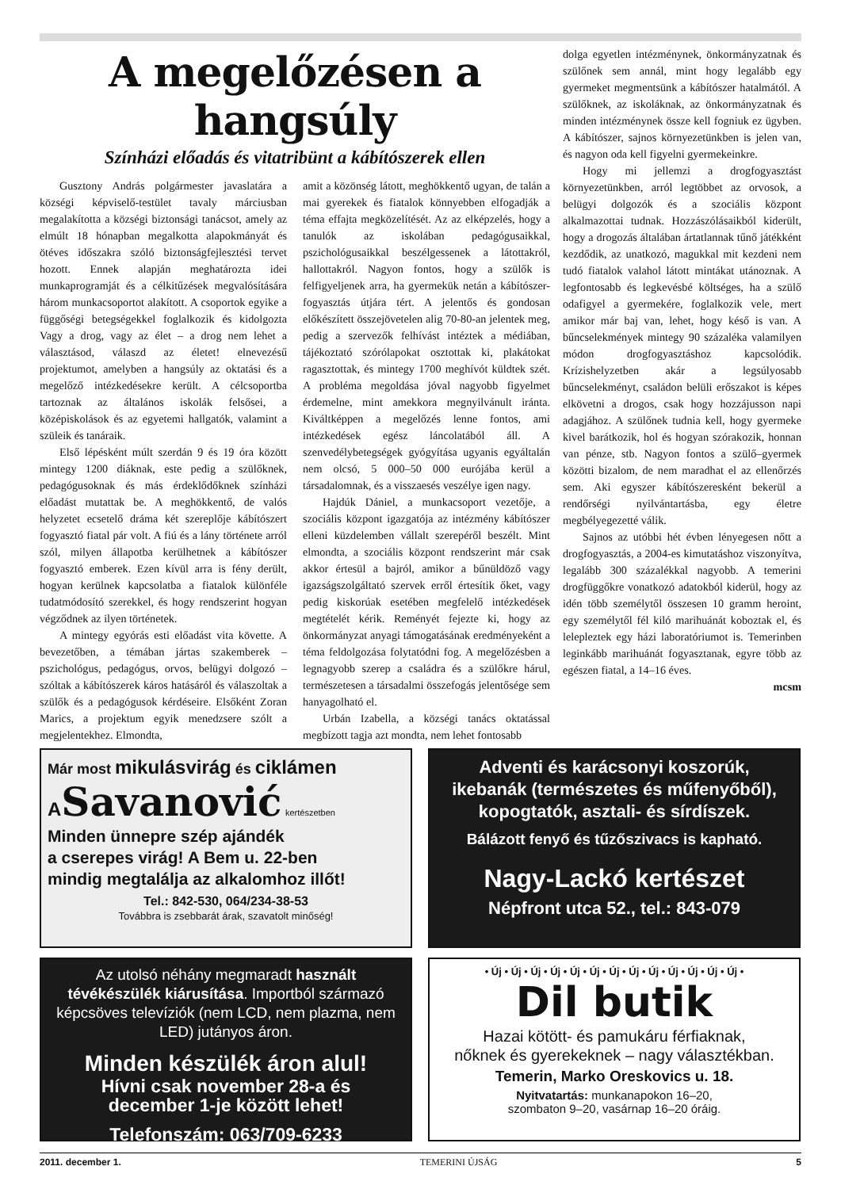A megelőzésen a hangsúly
Színházi előadás és vitatribünt a kábítószerek ellen
Gusztony András polgármester javaslatára a községi képviselő-testület tavaly márciusban megalakította a községi biztonsági tanácsot, amely az elmúlt 18 hónapban megalkotta alapokmányát és ötéves időszakra szóló biztonságfejlesztési tervet hozott. Ennek alapján meghatározta idei munkaprogramját és a célkitűzések megvalósítására három munkacsoportot alakított. A csoportok egyike a függőségi betegségekkel foglalkozik és kidolgozta Vagy a drog, vagy az élet – a drog nem lehet a választásod, válaszd az életet! elnevezésű projektumot, amelyben a hangsúly az oktatási és a megelőző intézkedésekre került. A célcsoportba tartoznak az általános iskolák felsősei, a középiskolások és az egyetemi hallgatók, valamint a szüleik és tanáraik.
Első lépésként múlt szerdán 9 és 19 óra között mintegy 1200 diáknak, este pedig a szülőknek, pedagógusoknak és más érdeklődőknek színházi előadást mutattak be. A meghökkentő, de valós helyzetet ecsetelő dráma két szereplője kábítószert fogyasztó fiatal pár volt. A fiú és a lány története arról szól, milyen állapotba kerülhetnek a kábítószer fogyasztó emberek. Ezen kívül arra is fény derült, hogyan kerülnek kapcsolatba a fiatalok különféle tudatmódosító szerekkel, és hogy rendszerint hogyan végződnek az ilyen történetek.
A mintegy egyórás esti előadást vita követte. A bevezetőben, a témában jártas szakemberek – pszichológus, pedagógus, orvos, belügyi dolgozó – szóltak a kábítószerek káros hatásáról és válaszoltak a szülők és a pedagógusok kérdéseire. Elsőként Zoran Marics, a projektum egyik menedzsere szólt a megjelentekhez. Elmondta,
amit a közönség látott, meghökkentő ugyan, de talán a mai gyerekek és fiatalok könnyebben elfogadják a téma effajta megközelítését. Az az elképzelés, hogy a tanulók az iskolában pedagógusaikkal, pszichológusaikkal beszélgessenek a látottakról, hallottakról. Nagyon fontos, hogy a szülők is felfigyeljenek arra, ha gyermekük netán a kábítószer-fogyasztás útjára tért. A jelentős és gondosan előkészített összejövetelen alig 70-80-an jelentek meg, pedig a szervezők felhívást intéztek a médiában, tájékoztató szórólapokat osztottak ki, plakátokat ragasztottak, és mintegy 1700 meghívót küldtek szét. A probléma megoldása jóval nagyobb figyelmet érdemelne, mint amekkora megnyilvánult iránta. Kiváltképpen a megelőzés lenne fontos, ami intézkedések egész láncolatából áll. A szenvedélybetegségek gyógyítása ugyanis egyáltalán nem olcsó, 5 000–50 000 eurójába kerül a társadalomnak, és a visszaesés veszélye igen nagy.
Hajdúk Dániel, a munkacsoport vezetője, a szociális központ igazgatója az intézmény kábítószer elleni küzdelemben vállalt szerepéről beszélt. Mint elmondta, a szociális központ rendszerint már csak akkor értesül a bajról, amikor a bűnüldöző vagy igazságszolgáltató szervek erről értesítik őket, vagy pedig kiskorúak esetében megfelelő intézkedések megtételét kérik. Reményét fejezte ki, hogy az önkormányzat anyagi támogatásának eredményeként a téma feldolgozása folytatódni fog. A megelőzésben a legnagyobb szerep a családra és a szülőkre hárul, természetesen a társadalmi összefogás jelentősége sem hanyagolható el.
Urbán Izabella, a községi tanács oktatással megbízott tagja azt mondta, nem lehet fontosabb
dolga egyetlen intézménynek, önkormányzatnak és szülőnek sem annál, mint hogy legalább egy gyermeket megmentsünk a kábítószer hatalmától. A szülőknek, az iskoláknak, az önkormányzatnak és minden intézménynek össze kell fogniuk ez ügyben. A kábítószer, sajnos környezetünkben is jelen van, és nagyon oda kell figyelni gyermekeinkre.
Hogy mi jellemzi a drogfogyasztást környezetünkben, arról legtöbbet az orvosok, a belügyi dolgozók és a szociális központ alkalmazottai tudnak. Hozzászólásaikból kiderült, hogy a drogozás általában ártatlannak tűnő játékként kezdődik, az unatkozó, magukkal mit kezdeni nem tudó fiatalok valahol látott mintákat utánoznak. A legfontosabb és legkevésbé költséges, ha a szülő odafigyel a gyermekére, foglalkozik vele, mert amikor már baj van, lehet, hogy késő is van. A bűncselekmények mintegy 90 százaléka valamilyen módon drogfogyasztáshoz kapcsolódik. Krízishelyzetben akár a legsúlyosabb bűncselekményt, családon belüli erőszakot is képes elkövetni a drogos, csak hogy hozzájusson napi adagjához. A szülőnek tudnia kell, hogy gyermeke kivel barátkozik, hol és hogyan szórakozik, honnan van pénze, stb. Nagyon fontos a szülő–gyermek közötti bizalom, de nem maradhat el az ellenőrzés sem. Aki egyszer kábítószeresként bekerül a rendőrségi nyilvántartásba, egy életre megbélyegezetté válik.
Sajnos az utóbbi hét évben lényegesen nőtt a drogfogyasztás, a 2004-es kimutatáshoz viszonyítva, legalább 300 százalékkal nagyobb. A temerini drogfüggőkre vonatkozó adatokból kiderül, hogy az idén több személytől összesen 10 gramm heroint, egy személytől fél kiló marihuánát koboztak el, és lelepleztek egy házi laboratóriumot is. Temerinben leginkább marihuánát fogyasztanak, egyre több az egészen fiatal, a 14–16 éves.
mcsm
Már most mikulásvirág és ciklámen
ASavanović kertészetben
Minden ünnepre szép ajándék
a cserepes virág! A Bem u. 22-ben
mindig megtalálja az alkalomhoz illőt!
Tel.: 842-530, 064/234-38-53
Továbbra is zsebbarát árak, szavatolt minőség!
Adventi és karácsonyi koszorúk,
ikebanák (természetes és műfenyőből),
kopogtatók, asztali- és sírdíszek.
Bálázott fenyő és tűzőszivacs is kapható.
Nagy-Lackó kertészet
Népfront utca 52., tel.: 843-079
Az utolsó néhány megmaradt használt tévékészülék kiárusítása. Importból származó képcsöves televíziók (nem LCD, nem plazma, nem LED) jutányos áron.
Minden készülék áron alul!
Hívni csak november 28-a és
december 1-je között lehet!
Telefonszám: 063/709-6233
• Új • Új • Új • Új • Új • Új • Új • Új • Új • Új • Új • Új • Új •
Dil butik
Hazai kötött- és pamukáru férfiaknak,
nőknek és gyerekeknek – nagy választékban.
Temerin, Marko Oreskovics u. 18.
Nyitvatartás: munkanapokon 16–20,
szombaton 9–20, vasárnap 16–20 óráig.
2011. december 1. TEMERINI ÚJSÁG 5